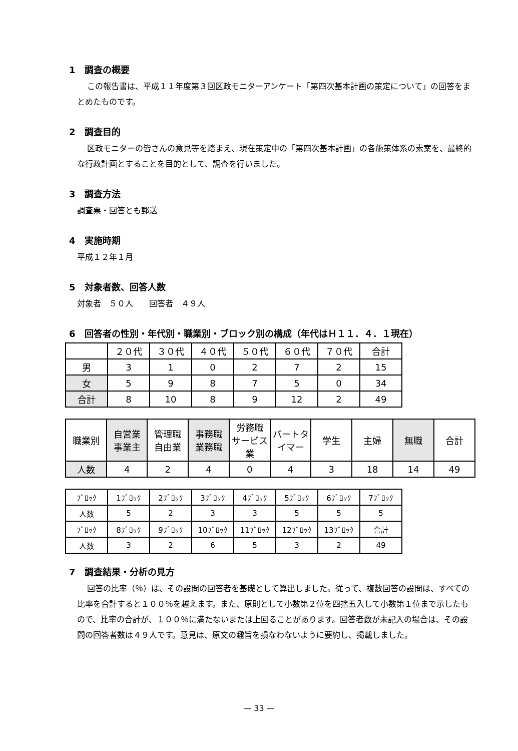1　調査の概要
この報告書は、平成１１年度第３回区政モニターアンケート「第四次基本計画の策定について」の回答をまとめたものです。
2　調査目的
区政モニターの皆さんの意見等を踏まえ、現在策定中の「第四次基本計画」の各施策体系の素案を、最終的な行政計画とすることを目的として、調査を行いました。
3　調査方法
調査票・回答とも郵送
4　実施時期
平成１２年１月
5　対象者数、回答人数
対象者　５０人　　回答者　４９人
6　回答者の性別・年代別・職業別・ブロック別の構成（年代はＨ１１．４．１現在）
| | ２０代 | ３０代 | ４０代 | ５０代 | ６０代 | ７０代 | 合計 |
| --- | --- | --- | --- | --- | --- | --- | --- |
| 男 | 3 | 1 | 0 | 2 | 7 | 2 | 15 |
| 女 | 5 | 9 | 8 | 7 | 5 | 0 | 34 |
| 合計 | 8 | 10 | 8 | 9 | 12 | 2 | 49 |
| 職業別 | 自営業 事業主 | 管理職 自由業 | 事務職 業務職 | 労務職 サービス業 | パートタイマー | 学生 | 主婦 | 無職 | 合計 |
| --- | --- | --- | --- | --- | --- | --- | --- | --- | --- |
| 人数 | 4 | 2 | 4 | 0 | 4 | 3 | 18 | 14 | 49 |
| ﾌﾞﾛｯｸ | 1ﾌﾞﾛｯｸ | 2ﾌﾞﾛｯｸ | 3ﾌﾞﾛｯｸ | 4ﾌﾞﾛｯｸ | 5ﾌﾞﾛｯｸ | 6ﾌﾞﾛｯｸ | 7ﾌﾞﾛｯｸ |
| 人数 | 5 | 2 | 3 | 3 | 5 | 5 | 5 |
| ﾌﾞﾛｯｸ | 8ﾌﾞﾛｯｸ | 9ﾌﾞﾛｯｸ | 10ﾌﾞﾛｯｸ | 11ﾌﾞﾛｯｸ | 12ﾌﾞﾛｯｸ | 13ﾌﾞﾛｯｸ | 合計 |
| 人数 | 3 | 2 | 6 | 5 | 3 | 2 | 49 |
7　調査結果・分析の見方
回答の比率（％）は、その設問の回答者を基礎として算出しました。従って、複数回答の設問は、すべての比率を合計すると１００％を越えます。また、原則として小数第２位を四捨五入して小数第１位まで示したもので、比率の合計が、１００％に満たないまたは上回ることがあります。回答者数が未記入の場合は、その設問の回答者数は４９人です。意見は、原文の趣旨を損なわないように要約し、掲載しました。
— 33 —